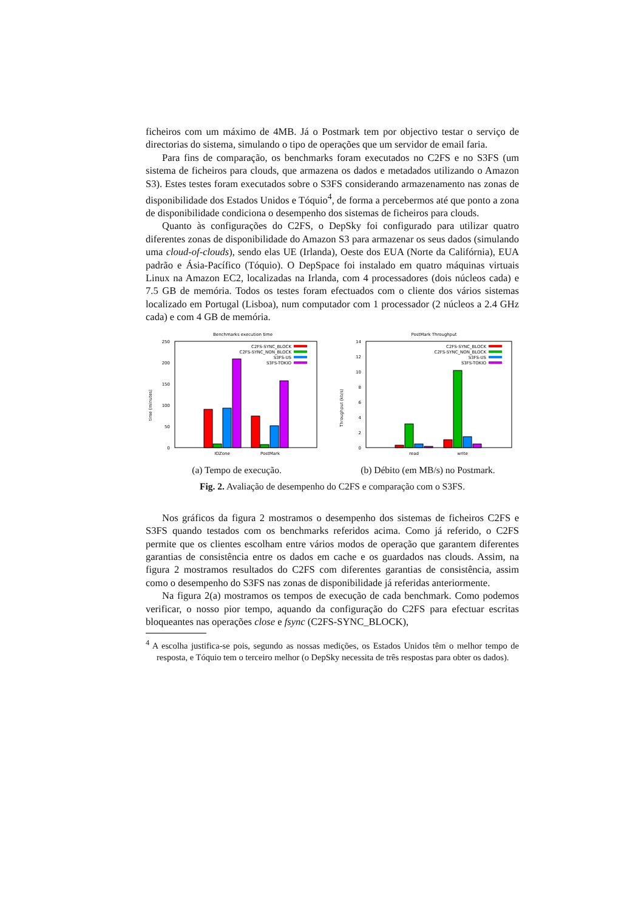ficheiros com um máximo de 4MB. Já o Postmark tem por objectivo testar o serviço de directorias do sistema, simulando o tipo de operações que um servidor de email faria.
Para fins de comparação, os benchmarks foram executados no C2FS e no S3FS (um sistema de ficheiros para clouds, que armazena os dados e metadados utilizando o Amazon S3). Estes testes foram executados sobre o S3FS considerando armazenamento nas zonas de disponibilidade dos Estados Unidos e Tóquio<sup>4</sup>, de forma a percebermos até que ponto a zona de disponibilidade condiciona o desempenho dos sistemas de ficheiros para clouds.
Quanto às configurações do C2FS, o DepSky foi configurado para utilizar quatro diferentes zonas de disponibilidade do Amazon S3 para armazenar os seus dados (simulando uma cloud-of-clouds), sendo elas UE (Irlanda), Oeste dos EUA (Norte da Califórnia), EUA padrão e Ásia-Pacífico (Tóquio). O DepSpace foi instalado em quatro máquinas virtuais Linux na Amazon EC2, localizadas na Irlanda, com 4 processadores (dois núcleos cada) e 7.5 GB de memória. Todos os testes foram efectuados com o cliente dos vários sistemas localizado em Portugal (Lisboa), num computador com 1 processador (2 núcleos a 2.4 GHz cada) e com 4 GB de memória.
Benchmarks execution time
250
200
150
100
50
0
time (minutes)
C2FS-SYNC_BLOCK
C2FS-SYNC_NON_BLOCK
S3FS-US
S3FS-TOKIO
IOZone
PostMark
(a) Tempo de execução.
PostMark Throughput
14
12
10
8
6
4
2
0
Throughput (kb/s)
C2FS-SYNC_BLOCK
C2FS-SYNC_NON_BLOCK
S3FS-US
S3FS-TOKIO
read
write
(b) Débito (em MB/s) no Postmark.
Fig. 2. Avaliação de desempenho do C2FS e comparação com o S3FS.
Nos gráficos da figura 2 mostramos o desempenho dos sistemas de ficheiros C2FS e S3FS quando testados com os benchmarks referidos acima. Como já referido, o C2FS permite que os clientes escolham entre vários modos de operação que garantem diferentes garantias de consistência entre os dados em cache e os guardados nas clouds. Assim, na figura 2 mostramos resultados do C2FS com diferentes garantias de consistência, assim como o desempenho do S3FS nas zonas de disponibilidade já referidas anteriormente.
Na figura 2(a) mostramos os tempos de execução de cada benchmark. Como podemos verificar, o nosso pior tempo, aquando da configuração do C2FS para efectuar escritas bloqueantes nas operações close e fsync (C2FS-SYNC_BLOCK),
<sup>4</sup> A escolha justifica-se pois, segundo as nossas medições, os Estados Unidos têm o melhor tempo de resposta, e Tóquio tem o terceiro melhor (o DepSky necessita de três respostas para obter os dados).